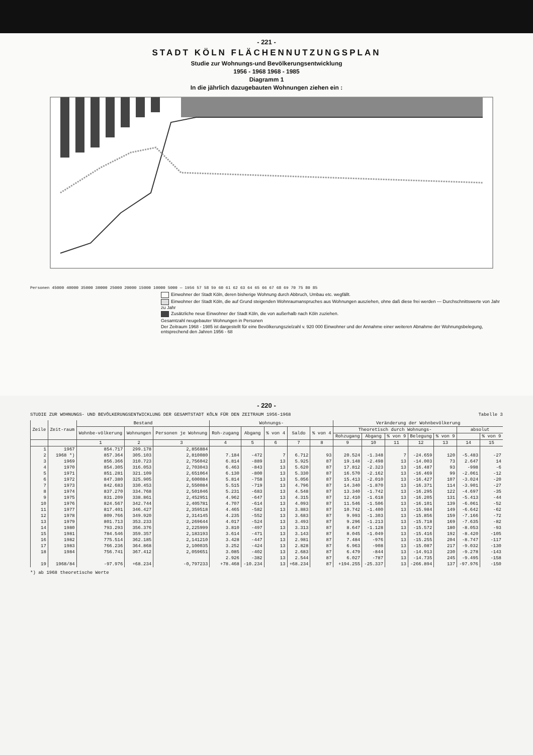- 221 -
STADT KÖLN FLÄCHENNUTZUNGSPLAN
Studie zur Wohnungs-und Bevölkerungsentwicklung
1956 - 1968 1968 - 1985
Diagramm 1
In die jährlich dazugebauten Wohnungen ziehen ein :
Personen 45000 40000 35000 30000 25000 20000 15000 10000 5000 — 1956 57 58 59 60 61 62 63 64 65 66 67 68 69 70 75 80 85
Einwohner der Stadt Köln, deren bisherige Wohnung durch Abbruch, Umbau etc. wegfällt.
Einwohner der Stadt Köln, die auf Grund steigenden Wohnraumanspruches aus Wohnungen ausziehen, ohne daß diese frei werden — Durchschnittswerte von Jahr zu Jahr
Zusätzliche neue Einwohner der Stadt Köln, die von außerhalb nach Köln zuziehen.
Gesamtzahl neugebauter Wohnungen in Personen
Der Zeitraum 1968 - 1985 ist dargestellt für eine Bevölkerungszielzahl v. 920 000 Einwohner und der Annahme einer weiteren Abnahme der Wohnungsbelegung, entsprechend den Jahren 1956 - 68
- 220 -
STUDIE ZUR WOHNUNGS- UND BEVÖLKERUNGSENTWICKLUNG DER GESAMTSTADT KÖLN FÜR DEN ZEITRAUM 1956-1968 Tabelle 3
| Zeile | Zeit-raum | Bestand | | | Wohnungs- | | | | | Veränderung der Wohnbevölkerung | | | | | | |
| --- | --- | --- | --- | --- | --- | --- | --- | --- | --- | --- | --- | --- | --- | --- | --- | --- |
| | | Wohnbe-völkerung | Wohnungen | Personen je Wohnung | Roh-zugang | Abgang | % von 4 | Saldo | % von 4 | Theoretisch durch Wohnungs- | | | | | absolut | |
| | | | | | | | | | | Rohzugang | Abgang | % von 9 | Belegung | % von 9 | | % von 9 |
| | | 1 | 2 | 3 | 4 | 5 | 6 | 7 | 8 | 9 | 10 | 11 | 12 | 13 | 14 | 15 |
| 1 | 1967 | 854.717 | 299.178 | 2,856884 | | | | | | | | | | | | |
| 2 | 1968 *) | 857.364 | 305.103 | 2,810080 | 7.184 | -472 | 7 | 6.712 | 93 | 20.524 | -1.348 | 7 | -24.659 | 120 | -5.483 | -27 |
| 3 | 1969 | 856.366 | 310.723 | 2,756042 | 6.814 | -889 | 13 | 5.925 | 87 | 19.148 | -2.498 | 13 | -14.003 | 73 | 2.647 | 14 |
| 4 | 1970 | 854.305 | 316.053 | 2,703043 | 6.463 | -843 | 13 | 5.620 | 87 | 17.812 | -2.323 | 13 | -16.487 | 93 | -998 | -6 |
| 5 | 1971 | 851.281 | 321.109 | 2,651064 | 6.130 | -800 | 13 | 5.330 | 87 | 16.570 | -2.162 | 13 | -16.469 | 99 | -2.061 | -12 |
| 6 | 1972 | 847.380 | 325.905 | 2,600084 | 5.814 | -758 | 13 | 5.056 | 87 | 15.413 | -2.010 | 13 | -16.427 | 107 | -3.024 | -20 |
| 7 | 1973 | 842.683 | 330.453 | 2,550084 | 5.515 | -719 | 13 | 4.796 | 87 | 14.340 | -1.870 | 13 | -16.371 | 114 | -3.901 | -27 |
| 8 | 1974 | 837.270 | 334.768 | 2,501046 | 5.231 | -683 | 13 | 4.548 | 87 | 13.340 | -1.742 | 13 | -16.295 | 122 | -4.697 | -35 |
| 9 | 1975 | 831.209 | 338.861 | 2,452951 | 4.962 | -647 | 13 | 4.315 | 87 | 12.410 | -1.618 | 13 | -16.205 | 131 | -5.413 | -44 |
| 10 | 1976 | 824.567 | 342.744 | 2,405781 | 4.707 | -614 | 13 | 4.093 | 87 | 11.546 | -1.506 | 13 | -16.101 | 139 | -6.061 | -52 |
| 11 | 1977 | 817.401 | 346.427 | 2,359518 | 4.465 | -582 | 13 | 3.883 | 87 | 10.742 | -1.400 | 13 | -15.984 | 149 | -6.642 | -62 |
| 12 | 1978 | 809.766 | 349.920 | 2,314145 | 4.235 | -552 | 13 | 3.683 | 87 | 9.993 | -1.303 | 13 | -15.856 | 159 | -7.166 | -72 |
| 13 | 1979 | 801.713 | 353.233 | 2,269644 | 4.017 | -524 | 13 | 3.493 | 87 | 9.296 | -1.213 | 13 | -15.718 | 169 | -7.635 | -82 |
| 14 | 1980 | 793.293 | 356.376 | 2,225999 | 3.810 | -497 | 13 | 3.313 | 87 | 8.647 | -1.128 | 13 | -15.572 | 180 | -8.053 | -93 |
| 15 | 1981 | 784.546 | 359.357 | 2,183193 | 3.614 | -471 | 13 | 3.143 | 87 | 8.045 | -1.049 | 13 | -15.416 | 192 | -8.420 | -105 |
| 16 | 1982 | 775.514 | 362.185 | 2,141210 | 3.428 | -447 | 13 | 2.981 | 87 | 7.484 | -976 | 13 | -15.255 | 204 | -8.747 | -117 |
| 17 | 1983 | 766.236 | 364.868 | 2,100035 | 3.252 | -424 | 13 | 2.828 | 87 | 6.963 | -908 | 13 | -15.087 | 217 | -9.032 | -130 |
| 18 | 1984 | 756.741 | 367.412 | 2,059651 | 3.085 | -402 | 13 | 2.683 | 87 | 6.479 | -844 | 13 | -14.913 | 230 | -9.278 | -143 |
| | | | | | 2.926 | -382 | 13 | 2.544 | 87 | 6.027 | -787 | 13 | -14.735 | 245 | -9.495 | -158 |
| 19 | 1968/84 | -97.976 | +68.234 | -0,797233 | +78.468 | -10.234 | 13 | +68.234 | 87 | +194.255 | -25.337 | 13 | -266.894 | 137 | -97.976 | -150 |
*) ab 1968 theoretische Werte